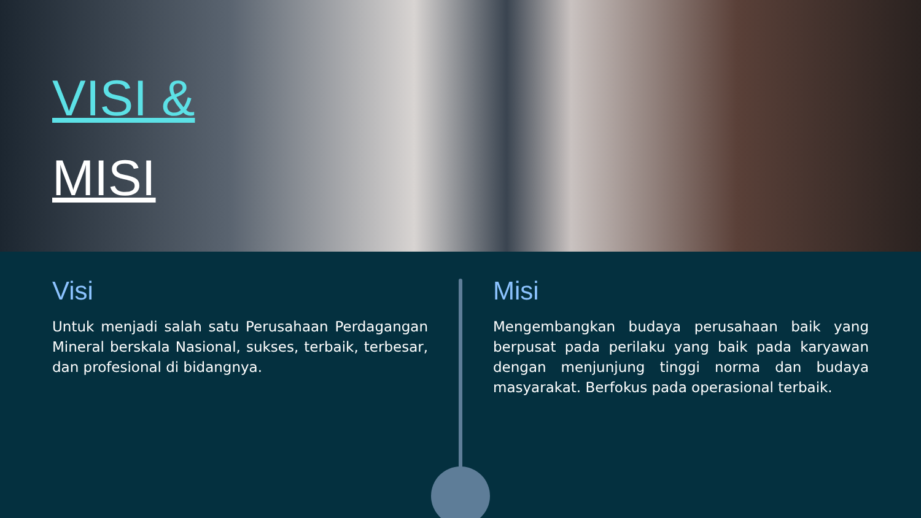VISI &
MISI
Visi
Untuk menjadi salah satu Perusahaan Perdagangan Mineral berskala Nasional, sukses, terbaik, terbesar, dan profesional di bidangnya.
Misi
Mengembangkan budaya perusahaan baik yang berpusat pada perilaku yang baik pada karyawan dengan menjunjung tinggi norma dan budaya masyarakat. Berfokus pada operasional terbaik.